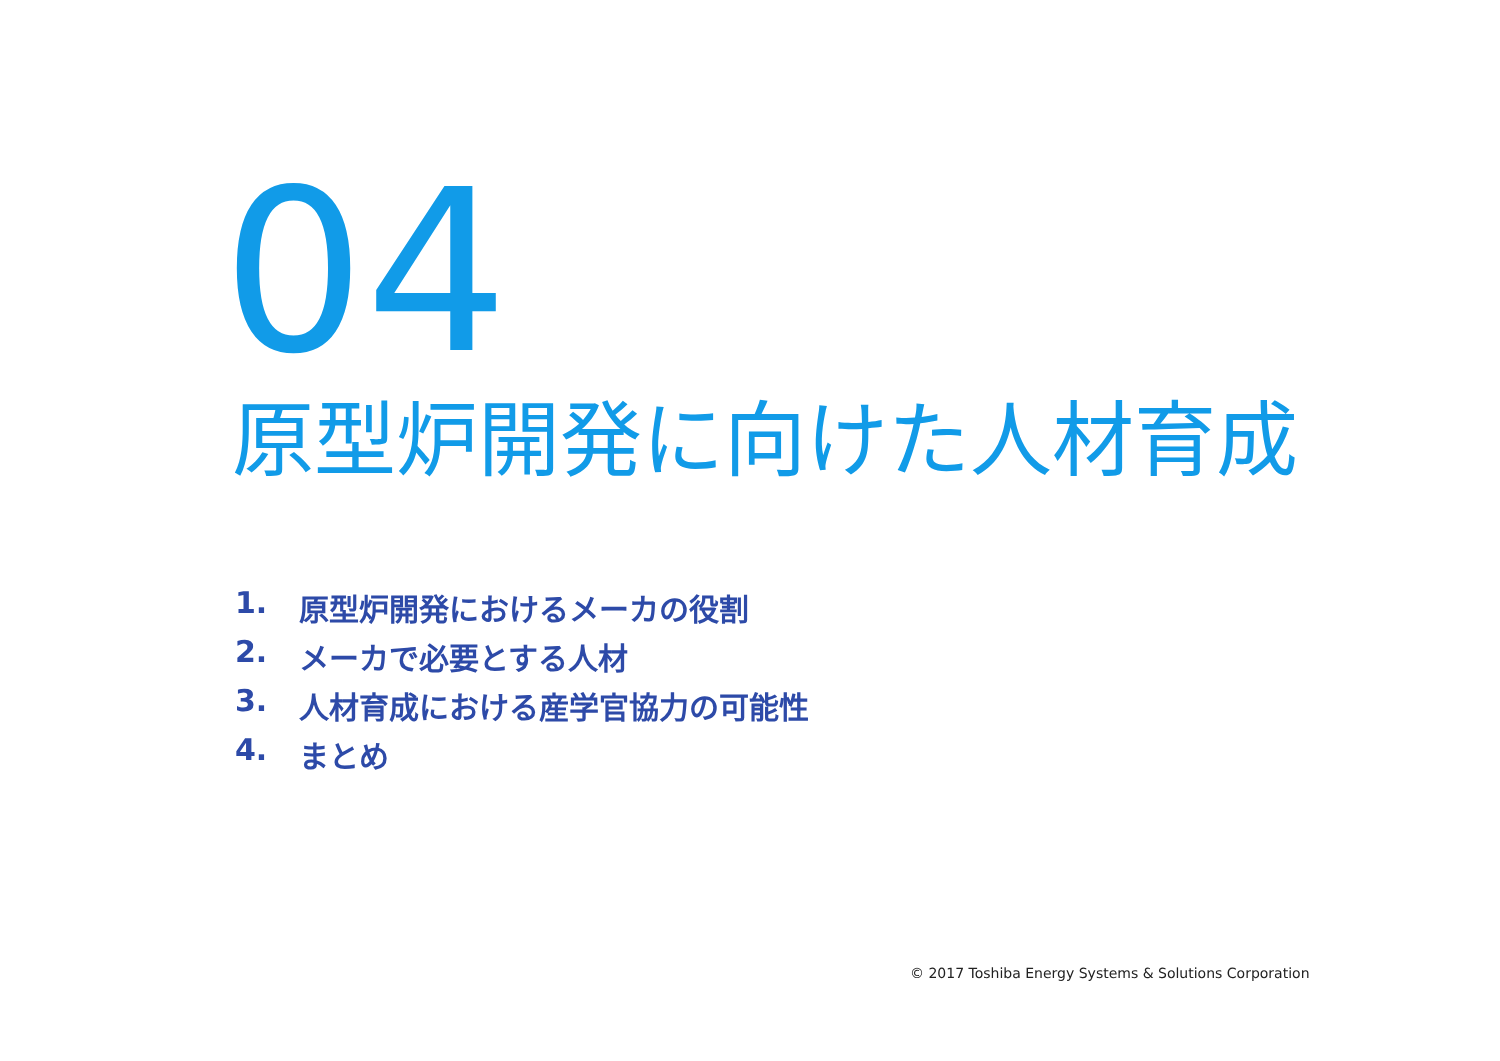04
原型炉開発に向けた人材育成
1. 原型炉開発におけるメーカの役割
2. メーカで必要とする人材
3. 人材育成における産学官協力の可能性
4. まとめ
© 2017 Toshiba Energy Systems & Solutions Corporation